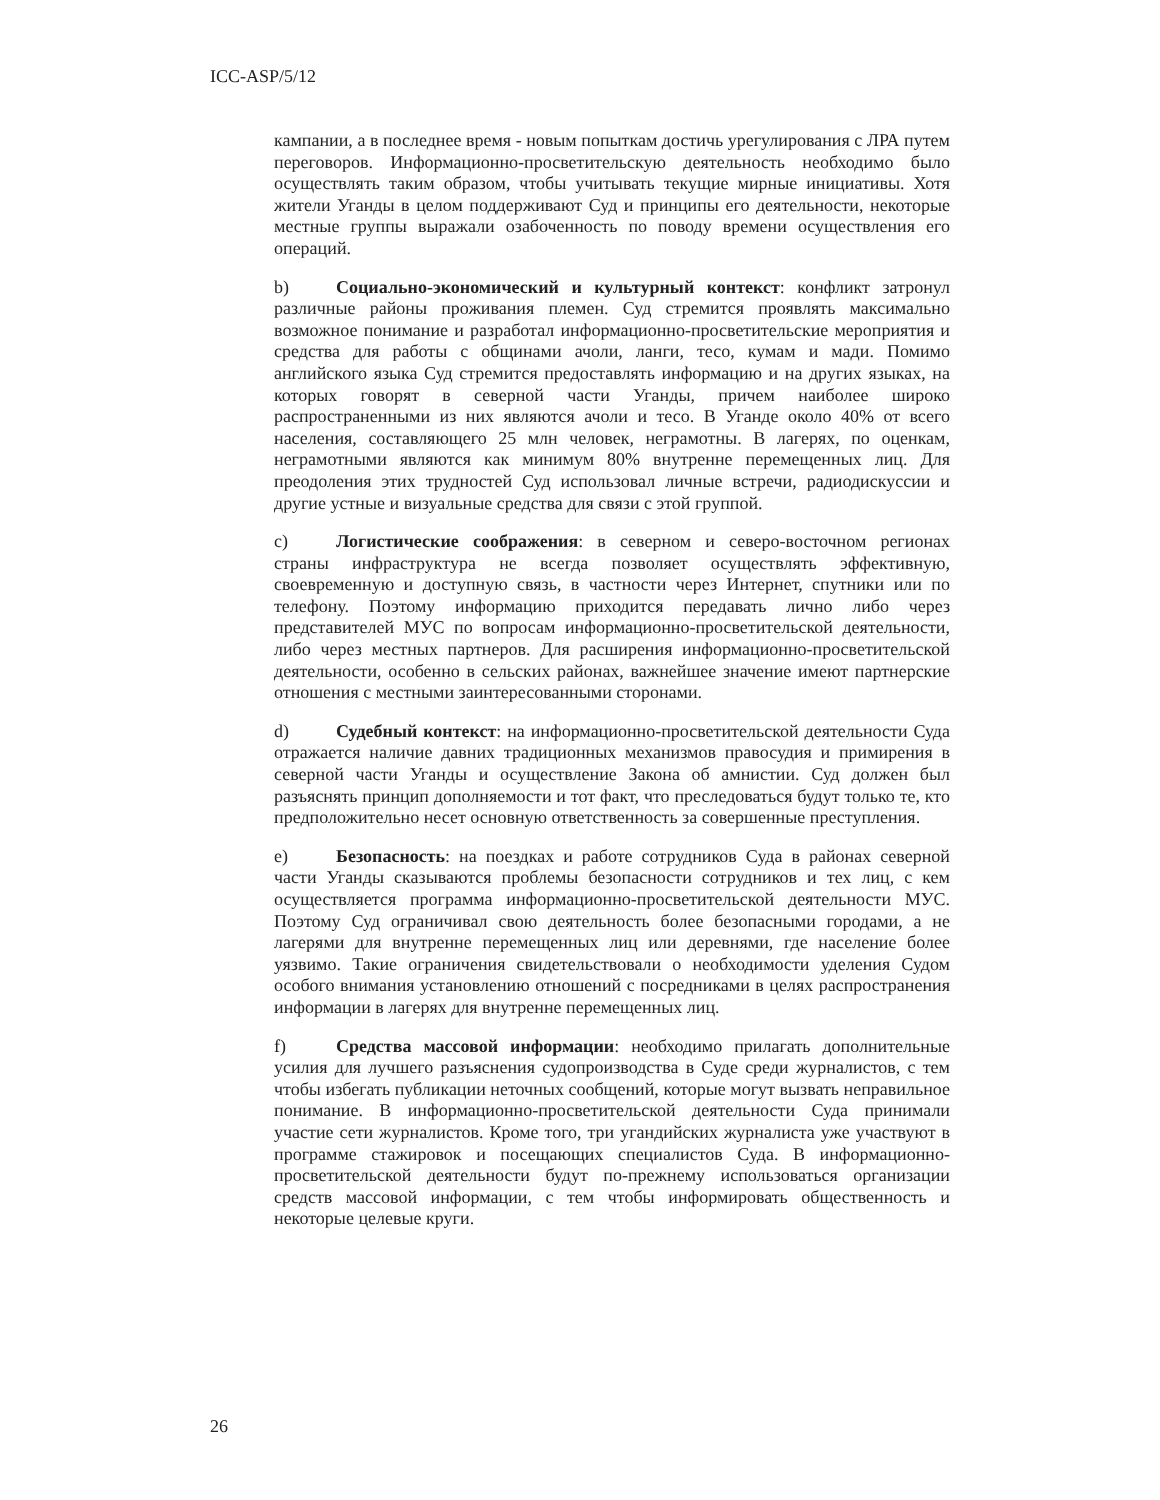ICC-ASP/5/12
кампании, а в последнее время - новым попыткам достичь урегулирования с ЛРА путем переговоров. Информационно-просветительскую деятельность необходимо было осуществлять таким образом, чтобы учитывать текущие мирные инициативы. Хотя жители Уганды в целом поддерживают Суд и принципы его деятельности, некоторые местные группы выражали озабоченность по поводу времени осуществления его операций.
b) Социально-экономический и культурный контекст: конфликт затронул различные районы проживания племен. Суд стремится проявлять максимально возможное понимание и разработал информационно-просветительские мероприятия и средства для работы с общинами ачоли, ланги, тесо, кумам и мади. Помимо английского языка Суд стремится предоставлять информацию и на других языках, на которых говорят в северной части Уганды, причем наиболее широко распространенными из них являются ачоли и тесо. В Уганде около 40% от всего населения, составляющего 25 млн человек, неграмотны. В лагерях, по оценкам, неграмотными являются как минимум 80% внутренне перемещенных лиц. Для преодоления этих трудностей Суд использовал личные встречи, радиодискуссии и другие устные и визуальные средства для связи с этой группой.
c) Логистические соображения: в северном и северо-восточном регионах страны инфраструктура не всегда позволяет осуществлять эффективную, своевременную и доступную связь, в частности через Интернет, спутники или по телефону. Поэтому информацию приходится передавать лично либо через представителей МУС по вопросам информационно-просветительской деятельности, либо через местных партнеров. Для расширения информационно-просветительской деятельности, особенно в сельских районах, важнейшее значение имеют партнерские отношения с местными заинтересованными сторонами.
d) Судебный контекст: на информационно-просветительской деятельности Суда отражается наличие давних традиционных механизмов правосудия и примирения в северной части Уганды и осуществление Закона об амнистии. Суд должен был разъяснять принцип дополняемости и тот факт, что преследоваться будут только те, кто предположительно несет основную ответственность за совершенные преступления.
e) Безопасность: на поездках и работе сотрудников Суда в районах северной части Уганды сказываются проблемы безопасности сотрудников и тех лиц, с кем осуществляется программа информационно-просветительской деятельности МУС. Поэтому Суд ограничивал свою деятельность более безопасными городами, а не лагерями для внутренне перемещенных лиц или деревнями, где население более уязвимо. Такие ограничения свидетельствовали о необходимости уделения Судом особого внимания установлению отношений с посредниками в целях распространения информации в лагерях для внутренне перемещенных лиц.
f) Средства массовой информации: необходимо прилагать дополнительные усилия для лучшего разъяснения судопроизводства в Суде среди журналистов, с тем чтобы избегать публикации неточных сообщений, которые могут вызвать неправильное понимание. В информационно-просветительской деятельности Суда принимали участие сети журналистов. Кроме того, три угандийских журналиста уже участвуют в программе стажировок и посещающих специалистов Суда. В информационно-просветительской деятельности будут по-прежнему использоваться организации средств массовой информации, с тем чтобы информировать общественность и некоторые целевые круги.
26